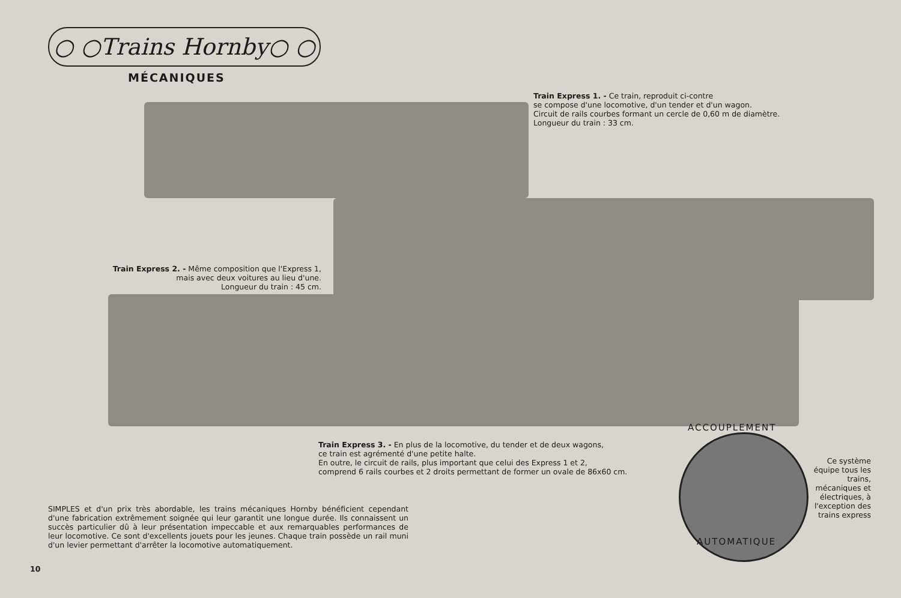○ ○Trains Hornby○ ○
MÉCANIQUES
Train Express 1. - Ce train, reproduit ci-contre
se compose d'une locomotive, d'un tender et d'un wagon.
Circuit de rails courbes formant un cercle de 0,60 m de diamètre.
Longueur du train : 33 cm.
Train Express 2. - Même composition que l'Express 1,
mais avec deux voitures au lieu d'une.
Longueur du train : 45 cm.
Train Express 3. - En plus de la locomotive, du tender et de deux wagons,
ce train est agrémenté d'une petite halte.
En outre, le circuit de rails, plus important que celui des Express 1 et 2,
comprend 6 rails courbes et 2 droits permettant de former un ovale de 86x60 cm.
ACCOUPLEMENT
AUTOMATIQUE
Ce système équipe tous les trains, mécaniques et électriques, à l'exception des trains express
SIMPLES et d'un prix très abordable, les trains mécaniques Hornby bénéficient cependant d'une fabrication extrêmement soignée qui leur garantit une longue durée. Ils connaissent un succès particulier dû à leur présentation impeccable et aux remarquables performances de leur locomotive. Ce sont d'excellents jouets pour les jeunes. Chaque train possède un rail muni d'un levier permettant d'arrêter la locomotive automatiquement.
10